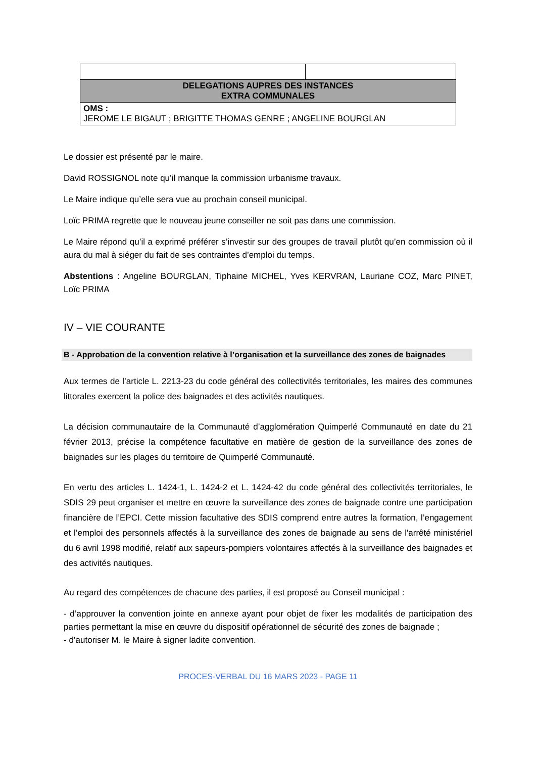| DELEGATIONS AUPRES DES INSTANCES EXTRA COMMUNALES | |
| OMS : JEROME LE BIGAUT ; BRIGITTE THOMAS GENRE ; ANGELINE BOURGLAN | |
Le dossier est présenté par le maire.
David ROSSIGNOL note qu’il manque la commission urbanisme travaux.
Le Maire indique qu’elle sera vue au prochain conseil municipal.
Loïc PRIMA regrette que le nouveau jeune conseiller ne soit pas dans une commission.
Le Maire répond qu’il a exprimé préférer s’investir sur des groupes de travail plutôt qu’en commission où il aura du mal à siéger du fait de ses contraintes d’emploi du temps.
Abstentions : Angeline BOURGLAN, Tiphaine MICHEL, Yves KERVRAN, Lauriane COZ, Marc PINET, Loïc PRIMA
IV – VIE COURANTE
B - Approbation de la convention relative à l’organisation et la surveillance des zones de baignades
Aux termes de l’article L. 2213-23 du code général des collectivités territoriales, les maires des communes littorales exercent la police des baignades et des activités nautiques.
La décision communautaire de la Communauté d’agglomération Quimperlé Communauté en date du 21 février 2013, précise la compétence facultative en matière de gestion de la surveillance des zones de baignades sur les plages du territoire de Quimperlé Communauté.
En vertu des articles L. 1424-1, L. 1424-2 et L. 1424-42 du code général des collectivités territoriales, le SDIS 29 peut organiser et mettre en œuvre la surveillance des zones de baignade contre une participation financière de l’EPCI. Cette mission facultative des SDIS comprend entre autres la formation, l’engagement et l’emploi des personnels affectés à la surveillance des zones de baignade au sens de l'arrêté ministériel du 6 avril 1998 modifié, relatif aux sapeurs-pompiers volontaires affectés à la surveillance des baignades et des activités nautiques.
Au regard des compétences de chacune des parties, il est proposé au Conseil municipal :
- d’approuver la convention jointe en annexe ayant pour objet de fixer les modalités de participation des parties permettant la mise en œuvre du dispositif opérationnel de sécurité des zones de baignade ;
- d’autoriser M. le Maire à signer ladite convention.
PROCES-VERBAL DU 16 MARS 2023 - PAGE 11